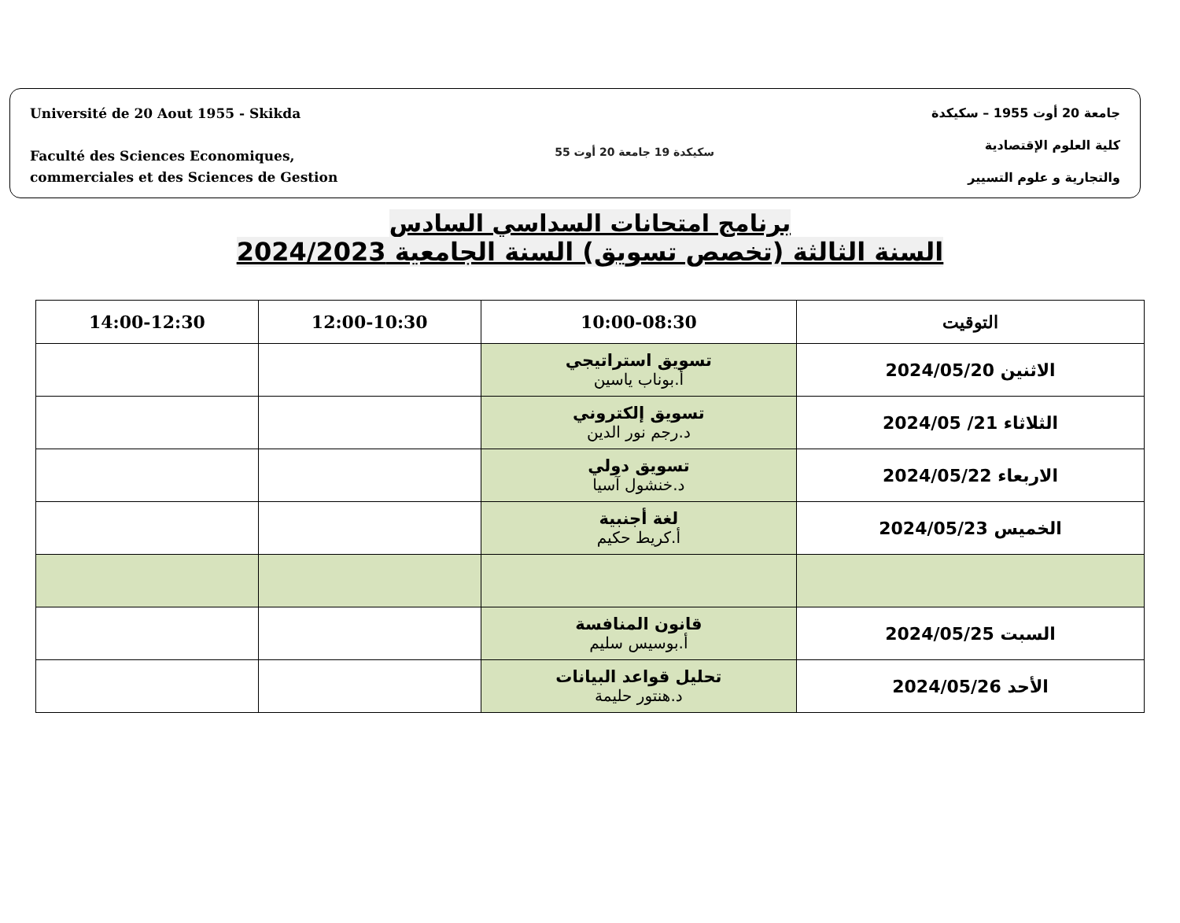Université de 20 Aout 1955 - Skikda
Faculté des Sciences Economiques,
commerciales et des Sciences de Gestion
سكيكدة 19 جامعة 20 أوت 55
جامعة 20 أوت 1955 – سكيكدة
كلية العلوم الإقتصادية
والتجارية و علوم التسيير
برنامج امتحانات السداسي السادس
السنة الثالثة (تخصص تسويق) السنة الجامعية 2024/2023
| التوقيت | 10:00-08:30 | 12:00-10:30 | 14:00-12:30 |
| --- | --- | --- | --- |
| الاثنين 2024/05/20 | تسويق استراتيجي أ.بوناب ياسين | | |
| الثلاثاء 21/ 2024/05 | تسويق إلكتروني د.رجم نور الدين | | |
| الاربعاء 2024/05/22 | تسويق دولي د.خنشول آسيا | | |
| الخميس 2024/05/23 | لغة أجنبية أ.كريط حكيم | | |
| السبت 2024/05/25 | قانون المنافسة أ.بوسيس سليم | | |
| الأحد 2024/05/26 | تحليل قواعد البيانات د.هنتور حليمة | | |